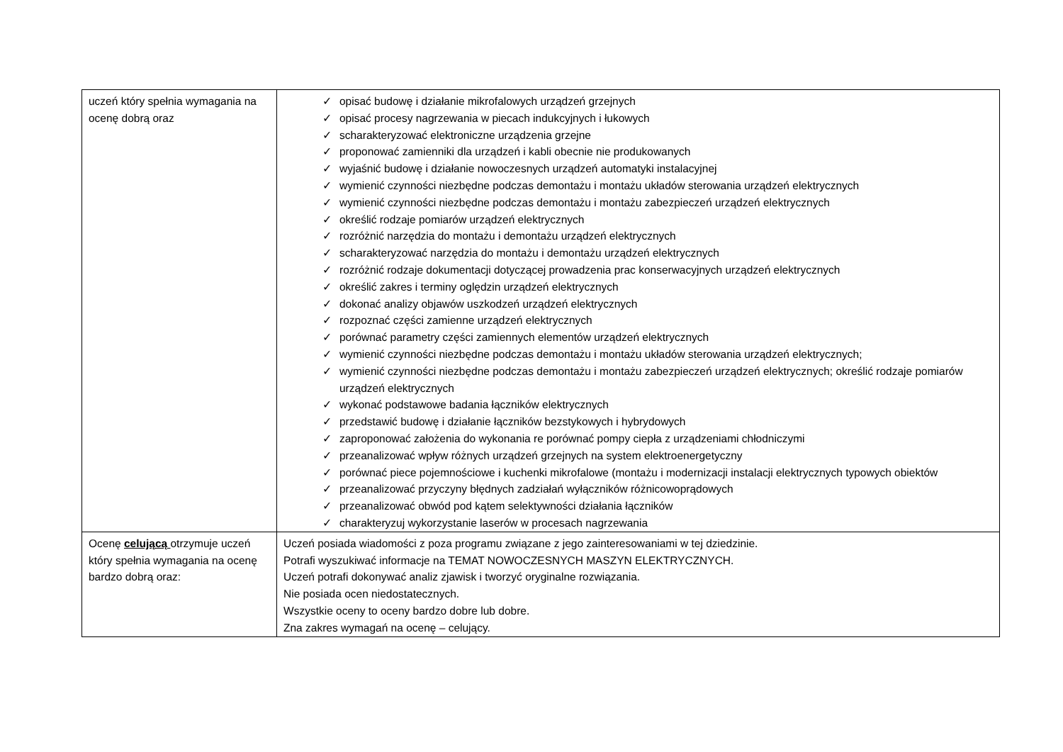| uczeń który spełnia wymagania na ocenę dobrą oraz | ✓ opisać budowę i działanie mikrofalowych urządzeń grzejnych ✓ opisać procesy nagrzewania w piecach indukcyjnych i łukowych ✓ scharakteryzować elektroniczne urządzenia grzejne ✓ proponować zamienniki dla urządzeń i kabli obecnie nie produkowanych ✓ wyjaśnić budowę i działanie nowoczesnych urządzeń automatyki instalacyjnej ✓ wymienić czynności niezbędne podczas demontażu i montażu układów sterowania urządzeń elektrycznych ✓ wymienić czynności niezbędne podczas demontażu i montażu zabezpieczeń urządzeń elektrycznych ✓ określić rodzaje pomiarów urządzeń elektrycznych ✓ rozróżnić narzędzia do montażu i demontażu urządzeń elektrycznych ✓ scharakteryzować narzędzia do montażu i demontażu urządzeń elektrycznych ✓ rozróżnić rodzaje dokumentacji dotyczącej prowadzenia prac konserwacyjnych urządzeń elektrycznych ✓ określić zakres i terminy oględzin urządzeń elektrycznych ✓ dokonać analizy objawów uszkodzeń urządzeń elektrycznych ✓ rozpoznać części zamienne urządzeń elektrycznych ✓ porównać parametry części zamiennych elementów urządzeń elektrycznych ✓ wymienić czynności niezbędne podczas demontażu i montażu układów sterowania urządzeń elektrycznych; ✓ wymienić czynności niezbędne podczas demontażu i montażu zabezpieczeń urządzeń elektrycznych; określić rodzaje pomiarów urządzeń elektrycznych ✓ wykonać podstawowe badania łączników elektrycznych ✓ przedstawić budowę i działanie łączników bezstykowych i hybrydowych ✓ zaproponować założenia do wykonania re porównać pompy ciepła z urządzeniami chłodniczymi ✓ przeanalizować wpływ różnych urządzeń grzejnych na system elektroenergetyczny ✓ porównać piece pojemnościowe i kuchenki mikrofalowe (montażu i modernizacji instalacji elektrycznych typowych obiektów ✓ przeanalizować przyczyny błędnych zadziałań wyłączników różnicowoprądowych ✓ przeanalizować obwód pod kątem selektywności działania łączników ✓ charakteryzuj wykorzystanie laserów w procesach nagrzewania |
| Ocenę celującą otrzymuje uczeń który spełnia wymagania na ocenę bardzo dobrą oraz: | Uczeń posiada wiadomości z poza programu związane z jego zainteresowaniami w tej dziedzinie. Potrafi wyszukiwać informacje na TEMAT NOWOCZESNYCH MASZYN ELEKTRYCZNYCH. Uczeń potrafi dokonywać analiz zjawisk i tworzyć oryginalne rozwiązania. Nie posiada ocen niedostatecznych. Wszystkie oceny to oceny bardzo dobre lub dobre. Zna zakres wymagań na ocenę – celujący. |